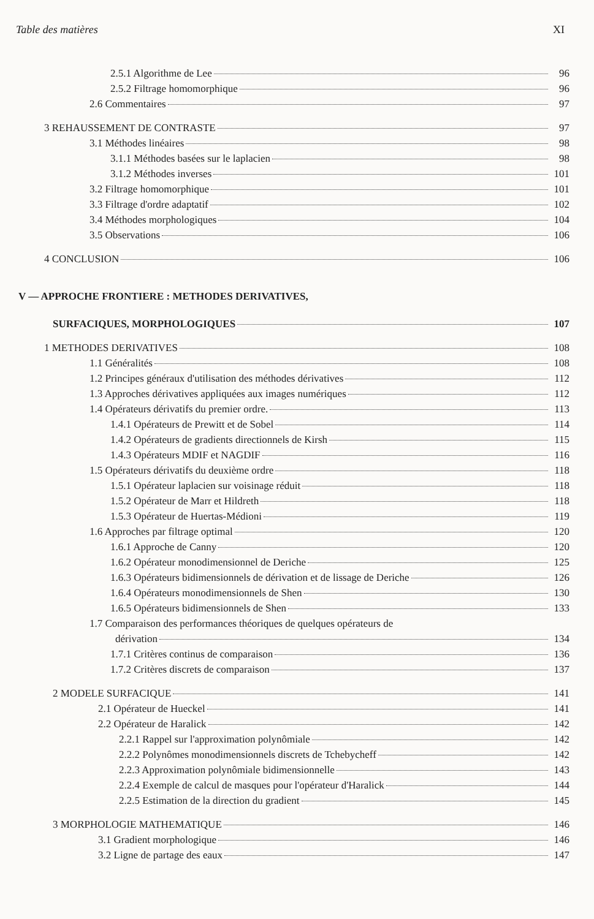Table des matières XI
2.5.1 Algorithme de Lee 96
2.5.2 Filtrage homomorphique 96
2.6 Commentaires 97
3 REHAUSSEMENT DE CONTRASTE 97
3.1 Méthodes linéaires 98
3.1.1 Méthodes basées sur le laplacien 98
3.1.2 Méthodes inverses 101
3.2 Filtrage homomorphique 101
3.3 Filtrage d'ordre adaptatif 102
3.4 Méthodes morphologiques 104
3.5 Observations 106
4 CONCLUSION 106
V — APPROCHE FRONTIERE : METHODES DERIVATIVES,
SURFACIQUES, MORPHOLOGIQUES 107
1 METHODES DERIVATIVES 108
1.1 Généralités 108
1.2 Principes généraux d'utilisation des méthodes dérivatives 112
1.3 Approches dérivatives appliquées aux images numériques 112
1.4 Opérateurs dérivatifs du premier ordre. 113
1.4.1 Opérateurs de Prewitt et de Sobel 114
1.4.2 Opérateurs de gradients directionnels de Kirsh 115
1.4.3 Opérateurs MDIF et NAGDIF 116
1.5 Opérateurs dérivatifs du deuxième ordre 118
1.5.1 Opérateur laplacien sur voisinage réduit 118
1.5.2 Opérateur de Marr et Hildreth 118
1.5.3 Opérateur de Huertas-Médioni 119
1.6 Approches par filtrage optimal 120
1.6.1 Approche de Canny 120
1.6.2 Opérateur monodimensionnel de Deriche 125
1.6.3 Opérateurs bidimensionnels de dérivation et de lissage de Deriche 126
1.6.4 Opérateurs monodimensionnels de Shen 130
1.6.5 Opérateurs bidimensionnels de Shen 133
1.7 Comparaison des performances théoriques de quelques opérateurs de
dérivation 134
1.7.1 Critères continus de comparaison 136
1.7.2 Critères discrets de comparaison 137
2 MODELE SURFACIQUE 141
2.1 Opérateur de Hueckel 141
2.2 Opérateur de Haralick 142
2.2.1 Rappel sur l'approximation polynômiale 142
2.2.2 Polynômes monodimensionnels discrets de Tchebycheff 142
2.2.3 Approximation polynômiale bidimensionnelle 143
2.2.4 Exemple de calcul de masques pour l'opérateur d'Haralick 144
2.2.5 Estimation de la direction du gradient 145
3 MORPHOLOGIE MATHEMATIQUE 146
3.1 Gradient morphologique 146
3.2 Ligne de partage des eaux 147